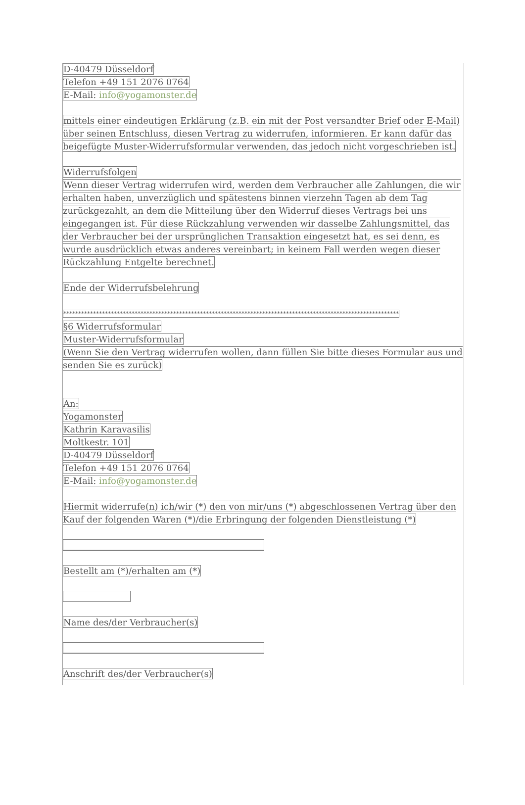D-40479 Düsseldorf
Telefon +49 151 2076 0764
E-Mail: info@yogamonster.de
mittels einer eindeutigen Erklärung (z.B. ein mit der Post versandter Brief oder E-Mail) über seinen Entschluss, diesen Vertrag zu widerrufen, informieren. Er kann dafür das beigefügte Muster-Widerrufsformular verwenden, das jedoch nicht vorgeschrieben ist.
Widerrufsfolgen
Wenn dieser Vertrag widerrufen wird, werden dem Verbraucher alle Zahlungen, die wir erhalten haben, unverzüglich und spätestens binnen vierzehn Tagen ab dem Tag zurückgezahlt, an dem die Mitteilung über den Widerruf dieses Vertrags bei uns eingegangen ist. Für diese Rückzahlung verwenden wir dasselbe Zahlungsmittel, das der Verbraucher bei der ursprünglichen Transaktion eingesetzt hat, es sei denn, es wurde ausdrücklich etwas anderes vereinbart; in keinem Fall werden wegen dieser Rückzahlung Entgelte berechnet.
Ende der Widerrufsbelehrung
*****************************************************************************************************************
§6 Widerrufsformular
Muster-Widerrufsformular
(Wenn Sie den Vertrag widerrufen wollen, dann füllen Sie bitte dieses Formular aus und senden Sie es zurück)
An:
Yogamonster
Kathrin Karavasilis
Moltkestr. 101
D-40479 Düsseldorf
Telefon +49 151 2076 0764
E-Mail: info@yogamonster.de
Hiermit widerrufe(n) ich/wir (*) den von mir/uns (*) abgeschlossenen Vertrag über den Kauf der folgenden Waren (*)/die Erbringung der folgenden Dienstleistung (*)
_____________________________________________
Bestellt am (*)/erhalten am (*)
_______________
Name des/der Verbraucher(s)
_____________________________________________
Anschrift des/der Verbraucher(s)